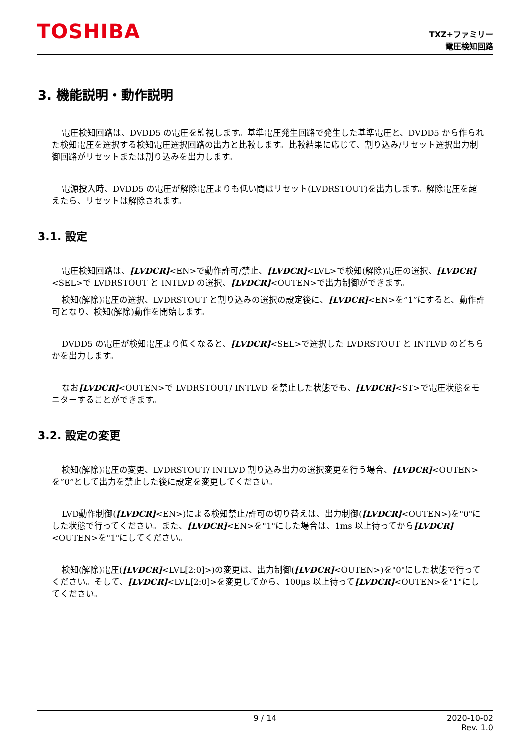TOSHIBA
TXZ+ファミリー
電圧検知回路
3. 機能説明・動作説明
電圧検知回路は、DVDD5 の電圧を監視します。基準電圧発生回路で発生した基準電圧と、DVDD5 から作られた検知電圧を選択する検知電圧選択回路の出力と比較します。比較結果に応じて、割り込み/リセット選択出力制御回路がリセットまたは割り込みを出力します。
電源投入時、DVDD5 の電圧が解除電圧よりも低い間はリセット(LVDRSTOUT)を出力します。解除電圧を超えたら、リセットは解除されます。
3.1. 設定
電圧検知回路は、[LVDCR]<EN>で動作許可/禁止、[LVDCR]<LVL>で検知(解除)電圧の選択、[LVDCR]<SEL>で LVDRSTOUT と INTLVD の選択、[LVDCR]<OUTEN>で出力制御ができます。
検知(解除)電圧の選択、LVDRSTOUT と割り込みの選択の設定後に、[LVDCR]<EN>を”1”にすると、動作許可となり、検知(解除)動作を開始します。
DVDD5 の電圧が検知電圧より低くなると、[LVDCR]<SEL>で選択した LVDRSTOUT と INTLVD のどちらかを出力します。
なお[LVDCR]<OUTEN>で LVDRSTOUT/ INTLVD を禁止した状態でも、[LVDCR]<ST>で電圧状態をモニターすることができます。
3.2. 設定の変更
検知(解除)電圧の変更、LVDRSTOUT/ INTLVD 割り込み出力の選択変更を行う場合、[LVDCR]<OUTEN>を”0”として出力を禁止した後に設定を変更してください。
LVD動作制御([LVDCR]<EN>)による検知禁止/許可の切り替えは、出力制御([LVDCR]<OUTEN>)を"0"にした状態で行ってください。また、[LVDCR]<EN>を"1"にした場合は、1ms 以上待ってから[LVDCR]<OUTEN>を"1"にしてください。
検知(解除)電圧([LVDCR]<LVL[2:0]>)の変更は、出力制御([LVDCR]<OUTEN>)を"0"にした状態で行ってください。そして、[LVDCR]<LVL[2:0]>を変更してから、100μs 以上待って[LVDCR]<OUTEN>を"1"にしてください。
9 / 14 2020-10-02
Rev. 1.0